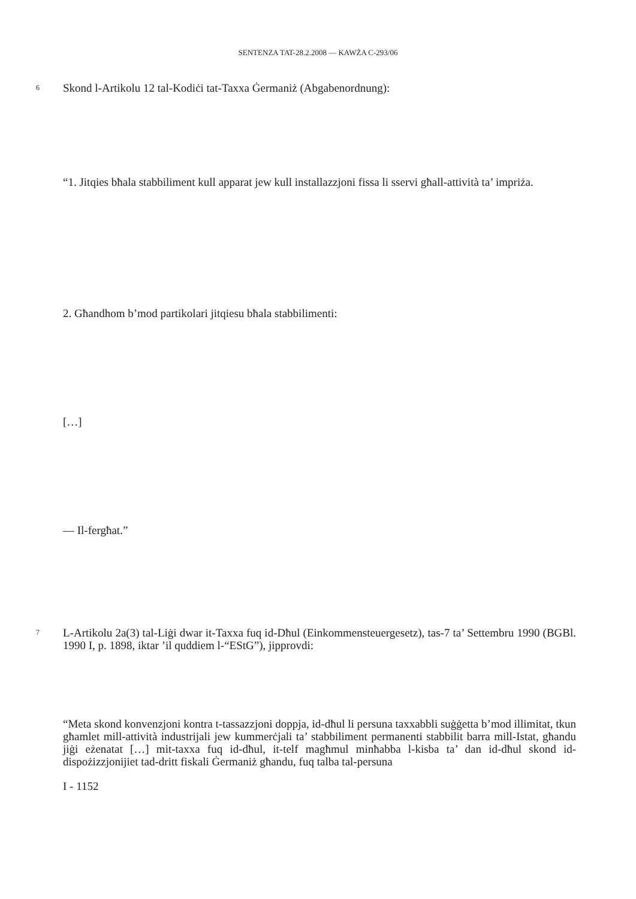SENTENZA TAT-28.2.2008 — KAWŻA C-293/06
6 Skond l-Artikolu 12 tal-Kodiċi tat-Taxxa Ġermaniż (Abgabenordnung):
“1. Jitqies bħala stabbiliment kull apparat jew kull installazzjoni fissa li sservi għall-attività ta’ impriża.
2. Għandhom b’mod partikolari jitqiesu bħala stabbilimenti:
[…]
— Il-fergħat.”
7 L-Artikolu 2a(3) tal-Liġi dwar it-Taxxa fuq id-Dħul (Einkommensteuergesetz), tas-7 ta’ Settembru 1990 (BGBl. 1990 I, p. 1898, iktar ’il quddiem l-“EStG”), jipprovdi:
“Meta skond konvenzjoni kontra t-tassazzjoni doppja, id-dħul li persuna taxxabbli suġġetta b’mod illimitat, tkun għamlet mill-attività industrijali jew kummerċjali ta’ stabbiliment permanenti stabbilit barra mill-Istat, għandu jiġi eżenatat […] mit-taxxa fuq id-dħul, it-telf magħmul minħabba l-kisba ta’ dan id-dħul skond id-dispożizzjonijiet tad-dritt fiskali Ġermaniż għandu, fuq talba tal-persuna
I - 1152